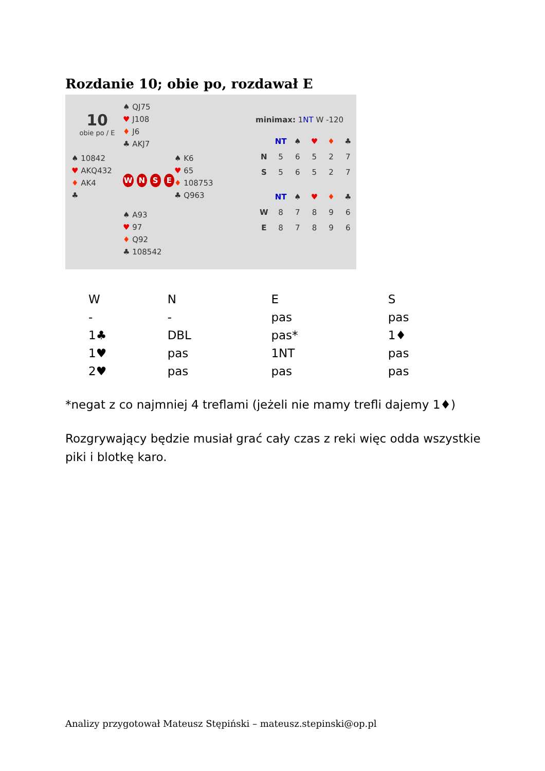Rozdanie 10; obie po, rozdawał E
10
obie po / E
♠ QJ75
♥ J108
♦ J6
♣ AKJ7
♠ 10842
♥ AKQ432
♦ AK4
♣
WNSE
♠ K6
♥ 65
♦ 108753
♣ Q963
♠ A93
♥ 97
♦ Q92
♣ 108542
minimax: 1NT W -120
| | NT | ♠ | ♥ | ♦ | ♣ |
| --- | --- | --- | --- | --- | --- |
| N | 5 | 6 | 5 | 2 | 7 |
| S | 5 | 6 | 5 | 2 | 7 |
| | NT | ♠ | ♥ | ♦ | ♣ |
| --- | --- | --- | --- | --- | --- |
| W | 8 | 7 | 8 | 9 | 6 |
| E | 8 | 7 | 8 | 9 | 6 |
| W | N | E | S |
| - | - | pas | pas |
| 1♣ | DBL | pas* | 1♦ |
| 1♥ | pas | 1NT | pas |
| 2♥ | pas | pas | pas |
*negat z co najmniej 4 treflami (jeżeli nie mamy trefli dajemy 1♦)
Rozgrywający będzie musiał grać cały czas z reki więc odda wszystkie piki i blotkę karo.
Analizy przygotował Mateusz Stępiński – mateusz.stepinski@op.pl